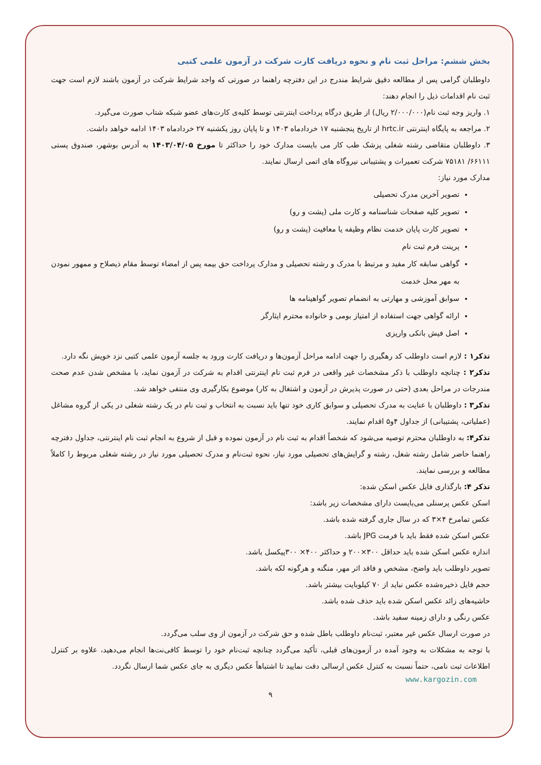بخش ششم: مراحل ثبت نام و نحوه دریافت کارت شرکت در آزمون علمی کتبی
داوطلبان گرامی پس از مطالعه دقیق شرایط مندرج در این دفترچه راهنما در صورتی که واجد شرایط شرکت در آزمون باشند لازم است جهت ثبت نام اقدامات ذیل را انجام دهند:
۱. واریز وجه ثبت نام(۲/۰۰۰/۰۰۰ ریال) از طریق درگاه پرداخت اینترنتی توسط کلیه‌ی کارت‌های عضو شبکه شتاب صورت می‌گیرد.
۲. مراجعه به پایگاه اینترنتی hrtc.ir از تاریخ پنجشنبه ۱۷ خردادماه ۱۴۰۳ و تا پایان روز یکشنبه ۲۷ خردادماه ۱۴۰۳ ادامه خواهد داشت.
۳. داوطلبان متقاضی رشته شغلی پزشک طب کار می بایست مدارک خود را حداکثر تا مورخ ۱۴۰۳/۰۴/۰۵ به آدرس بوشهر، صندوق پستی ۶۶۱۱۱/ ۷۵۱۸۱ شرکت تعمیرات و پشتیبانی نیروگاه های اتمی ارسال نمایند.
مدارک مورد نیاز:
تصویر آخرین مدرک تحصیلی
تصویر کلیه صفحات شناسنامه و کارت ملی (پشت و رو)
تصویر کارت پایان خدمت نظام وظیفه یا معافیت (پشت و رو)
پرینت فرم ثبت نام
گواهی سابقه کار مفید و مرتبط با مدرک و رشته تحصیلی و مدارک پرداخت حق بیمه پس از امضاء توسط مقام ذیصلاح و ممهور نمودن به مهر محل خدمت
سوابق آموزشی و مهارتی به انضمام تصویر گواهینامه ها
ارائه گواهی جهت استفاده از امتیاز بومی و خانواده محترم ایثارگر
اصل فیش بانکی واریزی
تذکر۱ : لازم است داوطلب کد رهگیری را جهت ادامه مراحل آزمون‌ها و دریافت کارت ورود به جلسه آزمون علمی کتبی نزد خویش نگه دارد.
تذکر۲ : چنانچه داوطلب با ذکر مشخصات غیر واقعی در فرم ثبت نام اینترنتی اقدام به شرکت در آزمون نماید، با مشخص شدن عدم صحت مندرجات در مراحل بعدی (حتی در صورت پذیرش در آزمون و اشتغال به کار) موضوع بکارگیری وی منتفی خواهد شد.
تذکر۳ : داوطلبان با عنایت به مدرک تحصیلی و سوابق کاری خود تنها باید نسبت به انتخاب و ثبت نام در یک رشته شغلی در یکی از گروه مشاغل (عملیاتی، پشتیبانی) از جداول ۴و۵ اقدام نمایند.
تذکر۴: به داوطلبان محترم توصیه می‌شود که شخصاً اقدام به ثبت نام در آزمون نموده و قبل از شروع به انجام ثبت نام اینترنتی، جداول دفترچه راهنما حاضر شامل رشته شغل، رشته و گرایش‌های تحصیلی مورد نیاز، نحوه ثبت‌نام و مدرک تحصیلی مورد نیاز در رشته شغلی مربوط را کاملاً مطالعه و بررسی نمایند.
تذکر ۴: بارگذاری فایل عکس اسکن شده:
اسکن عکس پرسنلی می‌بایست دارای مشخصات زیر باشد:
عکس تمامرخ ۴×۳ که در سال جاری گرفته شده باشد.
عکس اسکن شده فقط باید با فرمت JPG باشد.
اندازه عکس اسکن شده باید حداقل ۳۰۰×۲۰۰ و حداکثر ۴۰۰× ۳۰۰پیکسل باشد.
تصویر داوطلب باید واضح، مشخص و فاقد اثر مهر، منگنه و هرگونه لکه باشد.
حجم فایل ذخیره‌شده عکس نباید از ۷۰ کیلوبایت بیشتر باشد.
حاشیه‌های زائد عکس اسکن شده باید حذف شده باشد.
عکس رنگی و دارای زمینه سفید باشد.
در صورت ارسال عکس غیر معتبر، ثبت‌نام داوطلب باطل شده و حق شرکت در آزمون از وی سلب می‌گردد.
با توجه به مشکلات به وجود آمده در آزمون‌های قبلی، تأکید می‌گردد چنانچه ثبت‌نام خود را توسط کافی‌نت‌ها انجام می‌دهید، علاوه بر کنترل اطلاعات ثبت نامی، حتماً نسبت به کنترل عکس ارسالی دقت نمایید تا اشتباهاً عکس دیگری به جای عکس شما ارسال نگردد.
www.kargozin.com
۹